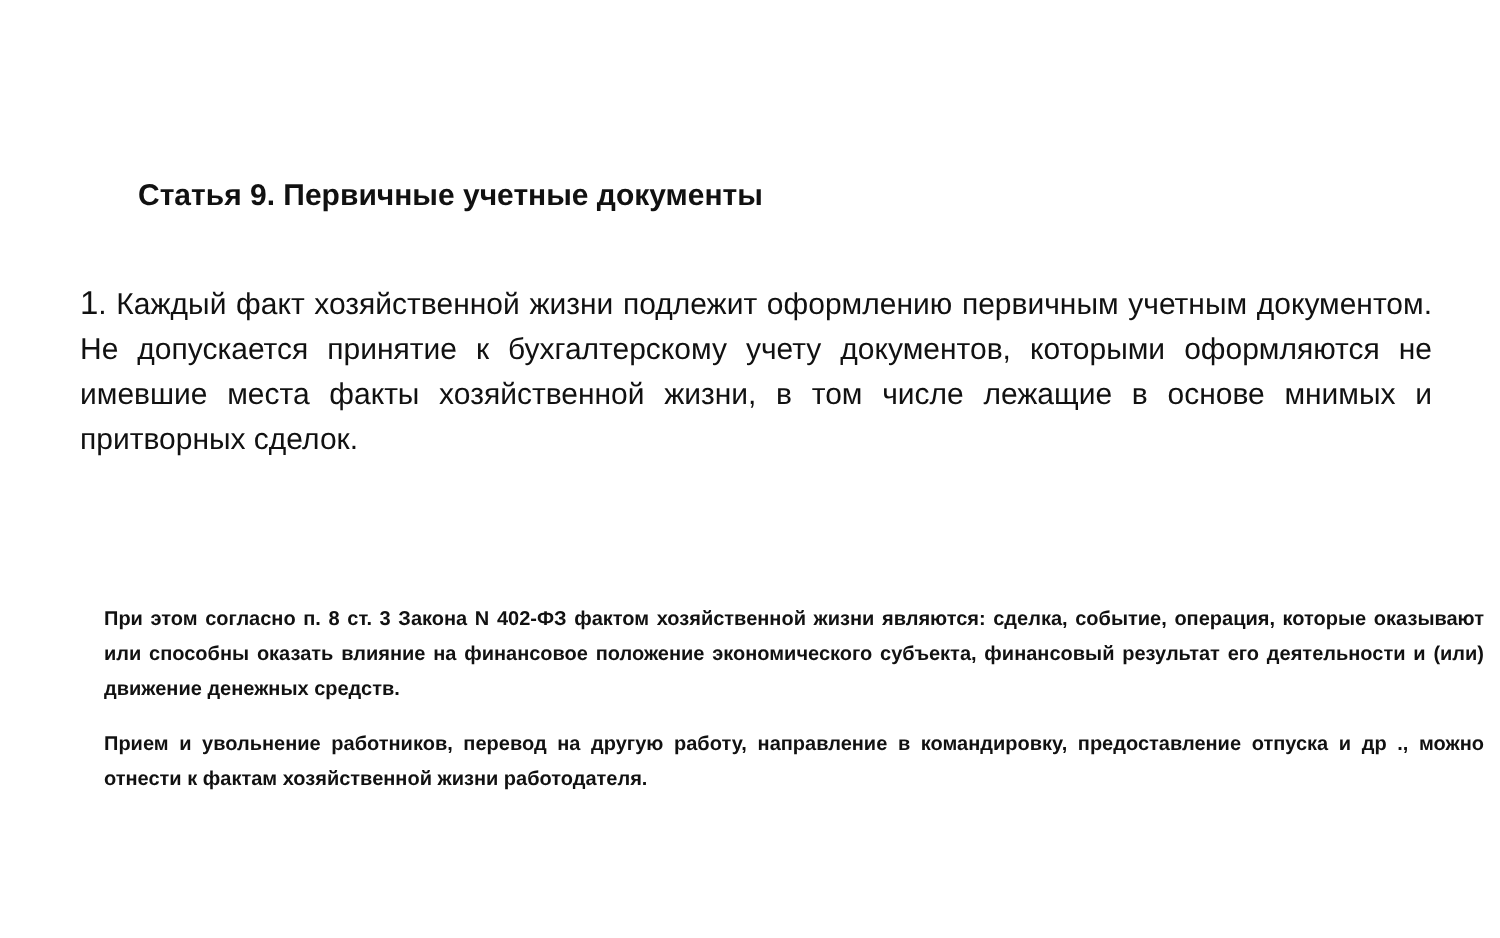Статья 9. Первичные учетные документы
1. Каждый факт хозяйственной жизни подлежит оформлению первичным учетным документом. Не допускается принятие к бухгалтерскому учету документов, которыми оформляются не имевшие места факты хозяйственной жизни, в том числе лежащие в основе мнимых и притворных сделок.
При этом согласно п. 8 ст. 3 Закона N 402-ФЗ фактом хозяйственной жизни являются: сделка, событие, операция, которые оказывают или способны оказать влияние на финансовое положение экономического субъекта, финансовый результат его деятельности и (или) движение денежных средств.
Прием и увольнение работников, перевод на другую работу, направление в командировку, предоставление отпуска и др ., можно отнести к фактам хозяйственной жизни работодателя.